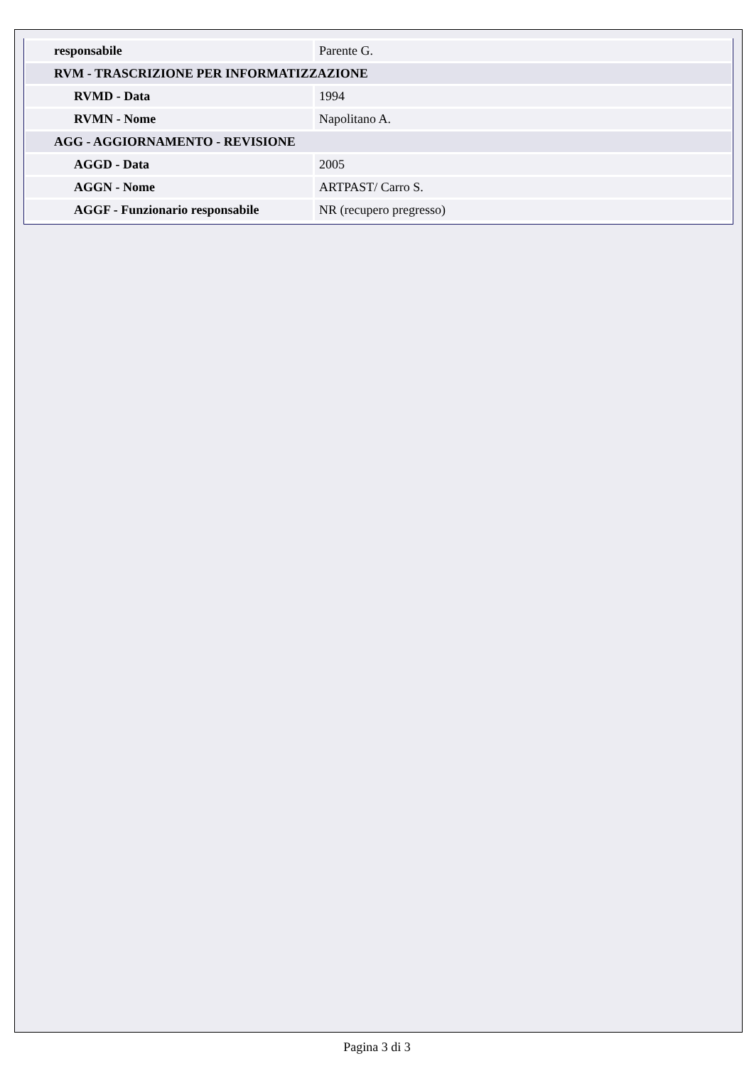| responsabile | Parente G. |
| RVM - TRASCRIZIONE PER INFORMATIZZAZIONE | |
| RVMD - Data | 1994 |
| RVMN - Nome | Napolitano A. |
| AGG - AGGIORNAMENTO - REVISIONE | |
| AGGD - Data | 2005 |
| AGGN - Nome | ARTPAST/ Carro S. |
| AGGF - Funzionario responsabile | NR (recupero pregresso) |
Pagina 3 di 3